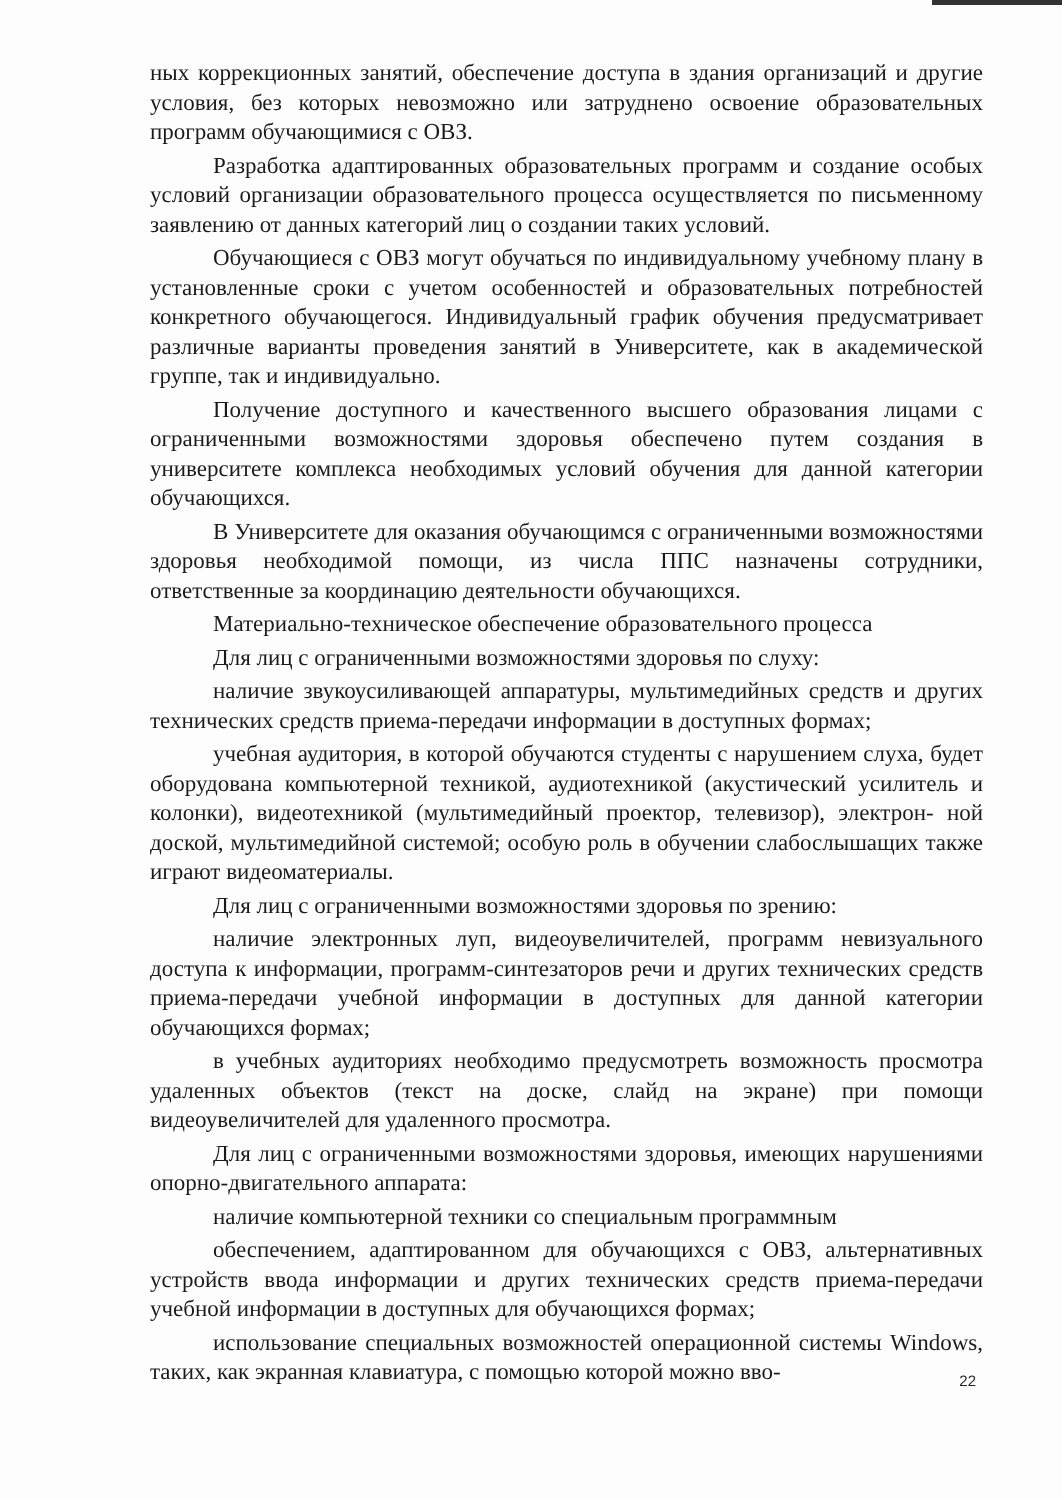ных коррекционных занятий, обеспечение доступа в здания организаций и другие условия, без которых невозможно или затруднено освоение образовательных программ обучающимися с ОВЗ.
Разработка адаптированных образовательных программ и создание особых условий организации образовательного процесса осуществляется по письменному заявлению от данных категорий лиц о создании таких условий.
Обучающиеся с ОВЗ могут обучаться по индивидуальному учебному плану в установленные сроки с учетом особенностей и образовательных потребностей конкретного обучающегося. Индивидуальный график обучения предусматривает различные варианты проведения занятий в Университете, как в академической группе, так и индивидуально.
Получение доступного и качественного высшего образования лицами с ограниченными возможностями здоровья обеспечено путем создания в университете комплекса необходимых условий обучения для данной категории обучающихся.
В Университете для оказания обучающимся с ограниченными возможностями здоровья необходимой помощи, из числа ППС назначены сотрудники, ответственные за координацию деятельности обучающихся.
Материально-техническое обеспечение образовательного процесса
Для лиц с ограниченными возможностями здоровья по слуху:
наличие звукоусиливающей аппаратуры, мультимедийных средств и других технических средств приема-передачи информации в доступных формах;
учебная аудитория, в которой обучаются студенты с нарушением слуха, будет оборудована компьютерной техникой, аудиотехникой (акустический усилитель и колонки), видеотехникой (мультимедийный проектор, телевизор), электрон- ной доской, мультимедийной системой; особую роль в обучении слабослышащих также играют видеоматериалы.
Для лиц с ограниченными возможностями здоровья по зрению:
наличие электронных луп, видеоувеличителей, программ невизуального доступа к информации, программ-синтезаторов речи и других технических средств приема-передачи учебной информации в доступных для данной категории обучающихся формах;
в учебных аудиториях необходимо предусмотреть возможность просмотра удаленных объектов (текст на доске, слайд на экране) при помощи видеоувеличителей для удаленного просмотра.
Для лиц с ограниченными возможностями здоровья, имеющих нарушениями опорно-двигательного аппарата:
наличие компьютерной техники со специальным программным
обеспечением, адаптированном для обучающихся с ОВЗ, альтернативных устройств ввода информации и других технических средств приема-передачи учебной информации в доступных для обучающихся формах;
использование специальных возможностей операционной системы Windows, таких, как экранная клавиатура, с помощью которой можно вво-
22